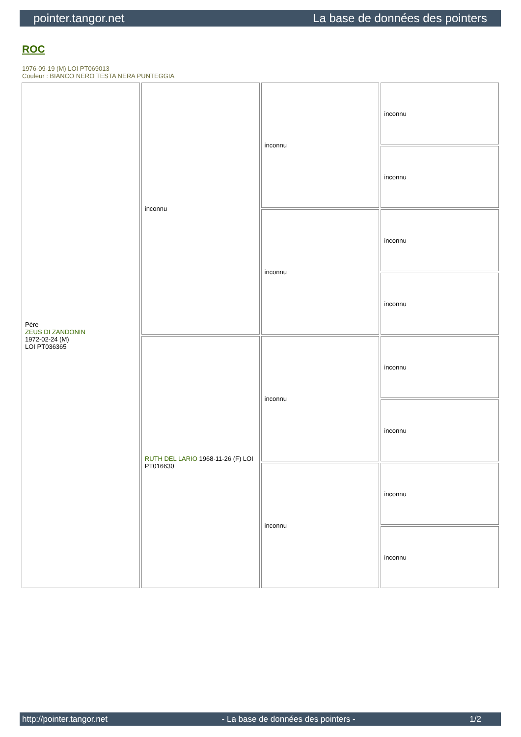pointer.tangor.net La base de données des pointers
ROC
1976-09-19 (M) LOI PT069013
Couleur : BIANCO NERO TESTA NERA PUNTEGGIA
| Père ZEUS DI ZANDONIN 1972-02-24 (M) LOI PT036365 | inconnu | inconnu | inconnu |
| | | | inconnu |
| | | inconnu | inconnu |
| | | | inconnu |
| | RUTH DEL LARIO 1968-11-26 (F) LOI PT016630 | inconnu | inconnu |
| | | | inconnu |
| | | inconnu | inconnu |
| | | | inconnu |
http://pointer.tangor.net - La base de données des pointers - 1/2